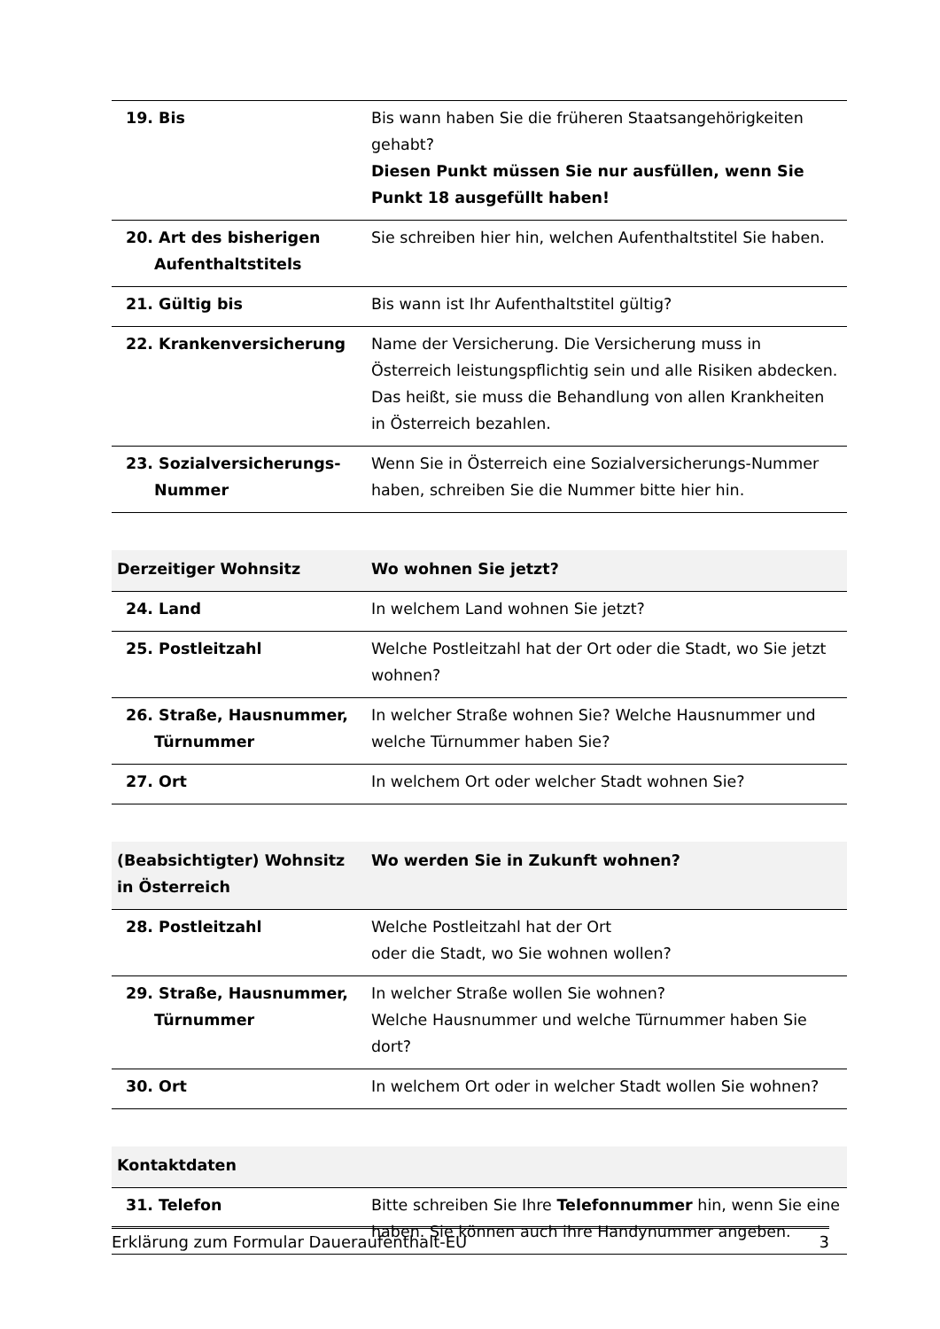| 19. Bis | Bis wann haben Sie die früheren Staatsangehörigkeiten gehabt? Diesen Punkt müssen Sie nur ausfüllen, wenn Sie Punkt 18 ausgefüllt haben! |
| 20. Art des bisherigen Aufenthaltstitels | Sie schreiben hier hin, welchen Aufenthaltstitel Sie haben. |
| 21. Gültig bis | Bis wann ist Ihr Aufenthaltstitel gültig? |
| 22. Krankenversicherung | Name der Versicherung. Die Versicherung muss in Österreich leistungspflichtig sein und alle Risiken abdecken. Das heißt, sie muss die Behandlung von allen Krankheiten in Österreich bezahlen. |
| 23. Sozialversicherungs-Nummer | Wenn Sie in Österreich eine Sozialversicherungs-Nummer haben, schreiben Sie die Nummer bitte hier hin. |
| Derzeitiger Wohnsitz | Wo wohnen Sie jetzt? |
| --- | --- |
| 24. Land | In welchem Land wohnen Sie jetzt? |
| 25. Postleitzahl | Welche Postleitzahl hat der Ort oder die Stadt, wo Sie jetzt wohnen? |
| 26. Straße, Hausnummer, Türnummer | In welcher Straße wohnen Sie? Welche Hausnummer und welche Türnummer haben Sie? |
| 27. Ort | In welchem Ort oder welcher Stadt wohnen Sie? |
| (Beabsichtigter) Wohnsitz in Österreich | Wo werden Sie in Zukunft wohnen? |
| --- | --- |
| 28. Postleitzahl | Welche Postleitzahl hat der Ort oder die Stadt, wo Sie wohnen wollen? |
| 29. Straße, Hausnummer, Türnummer | In welcher Straße wollen Sie wohnen? Welche Hausnummer und welche Türnummer haben Sie dort? |
| 30. Ort | In welchem Ort oder in welcher Stadt wollen Sie wohnen? |
| Kontaktdaten | |
| --- | --- |
| 31. Telefon | Bitte schreiben Sie Ihre Telefonnummer hin, wenn Sie eine haben. Sie können auch ihre Handynummer angeben. |
Erklärung zum Formular Daueraufenthalt-EU 3